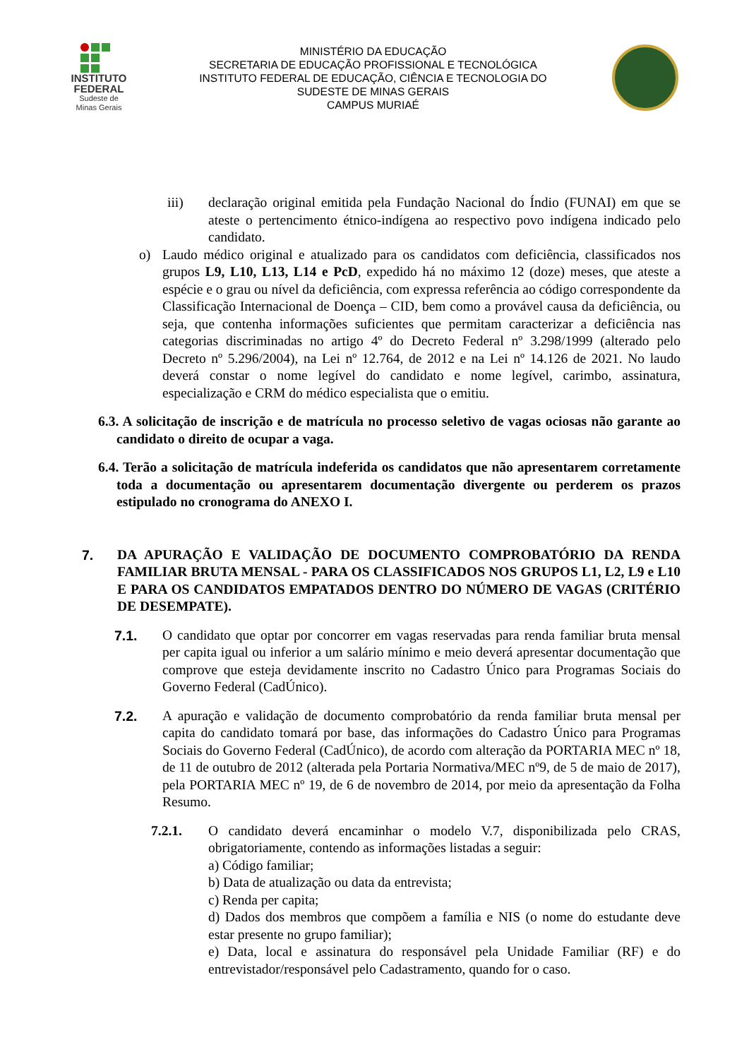INSTITUTO
FEDERAL
Sudeste de
Minas Gerais
MINISTÉRIO DA EDUCAÇÃO
SECRETARIA DE EDUCAÇÃO PROFISSIONAL E TECNOLÓGICA
INSTITUTO FEDERAL DE EDUCAÇÃO, CIÊNCIA E TECNOLOGIA DO
SUDESTE DE MINAS GERAIS
CAMPUS MURIAÉ
iii) declaração original emitida pela Fundação Nacional do Índio (FUNAI) em que se ateste o pertencimento étnico-indígena ao respectivo povo indígena indicado pelo candidato.
o) Laudo médico original e atualizado para os candidatos com deficiência, classificados nos grupos L9, L10, L13, L14 e PcD, expedido há no máximo 12 (doze) meses, que ateste a espécie e o grau ou nível da deficiência, com expressa referência ao código correspondente da Classificação Internacional de Doença – CID, bem como a provável causa da deficiência, ou seja, que contenha informações suficientes que permitam caracterizar a deficiência nas categorias discriminadas no artigo 4º do Decreto Federal nº 3.298/1999 (alterado pelo Decreto nº 5.296/2004), na Lei nº 12.764, de 2012 e na Lei nº 14.126 de 2021. No laudo deverá constar o nome legível do candidato e nome legível, carimbo, assinatura, especialização e CRM do médico especialista que o emitiu.
6.3. A solicitação de inscrição e de matrícula no processo seletivo de vagas ociosas não garante ao candidato o direito de ocupar a vaga.
6.4. Terão a solicitação de matrícula indeferida os candidatos que não apresentarem corretamente toda a documentação ou apresentarem documentação divergente ou perderem os prazos estipulado no cronograma do ANEXO I.
7. DA APURAÇÃO E VALIDAÇÃO DE DOCUMENTO COMPROBATÓRIO DA RENDA FAMILIAR BRUTA MENSAL - PARA OS CLASSIFICADOS NOS GRUPOS L1, L2, L9 e L10 E PARA OS CANDIDATOS EMPATADOS DENTRO DO NÚMERO DE VAGAS (CRITÉRIO DE DESEMPATE).
7.1. O candidato que optar por concorrer em vagas reservadas para renda familiar bruta mensal per capita igual ou inferior a um salário mínimo e meio deverá apresentar documentação que comprove que esteja devidamente inscrito no Cadastro Único para Programas Sociais do Governo Federal (CadÚnico).
7.2. A apuração e validação de documento comprobatório da renda familiar bruta mensal per capita do candidato tomará por base, das informações do Cadastro Único para Programas Sociais do Governo Federal (CadÚnico), de acordo com alteração da PORTARIA MEC nº 18, de 11 de outubro de 2012 (alterada pela Portaria Normativa/MEC nº9, de 5 de maio de 2017), pela PORTARIA MEC nº 19, de 6 de novembro de 2014, por meio da apresentação da Folha Resumo.
7.2.1. O candidato deverá encaminhar o modelo V.7, disponibilizada pelo CRAS, obrigatoriamente, contendo as informações listadas a seguir:
a) Código familiar;
b) Data de atualização ou data da entrevista;
c) Renda per capita;
d) Dados dos membros que compõem a família e NIS (o nome do estudante deve estar presente no grupo familiar);
e) Data, local e assinatura do responsável pela Unidade Familiar (RF) e do entrevistador/responsável pelo Cadastramento, quando for o caso.